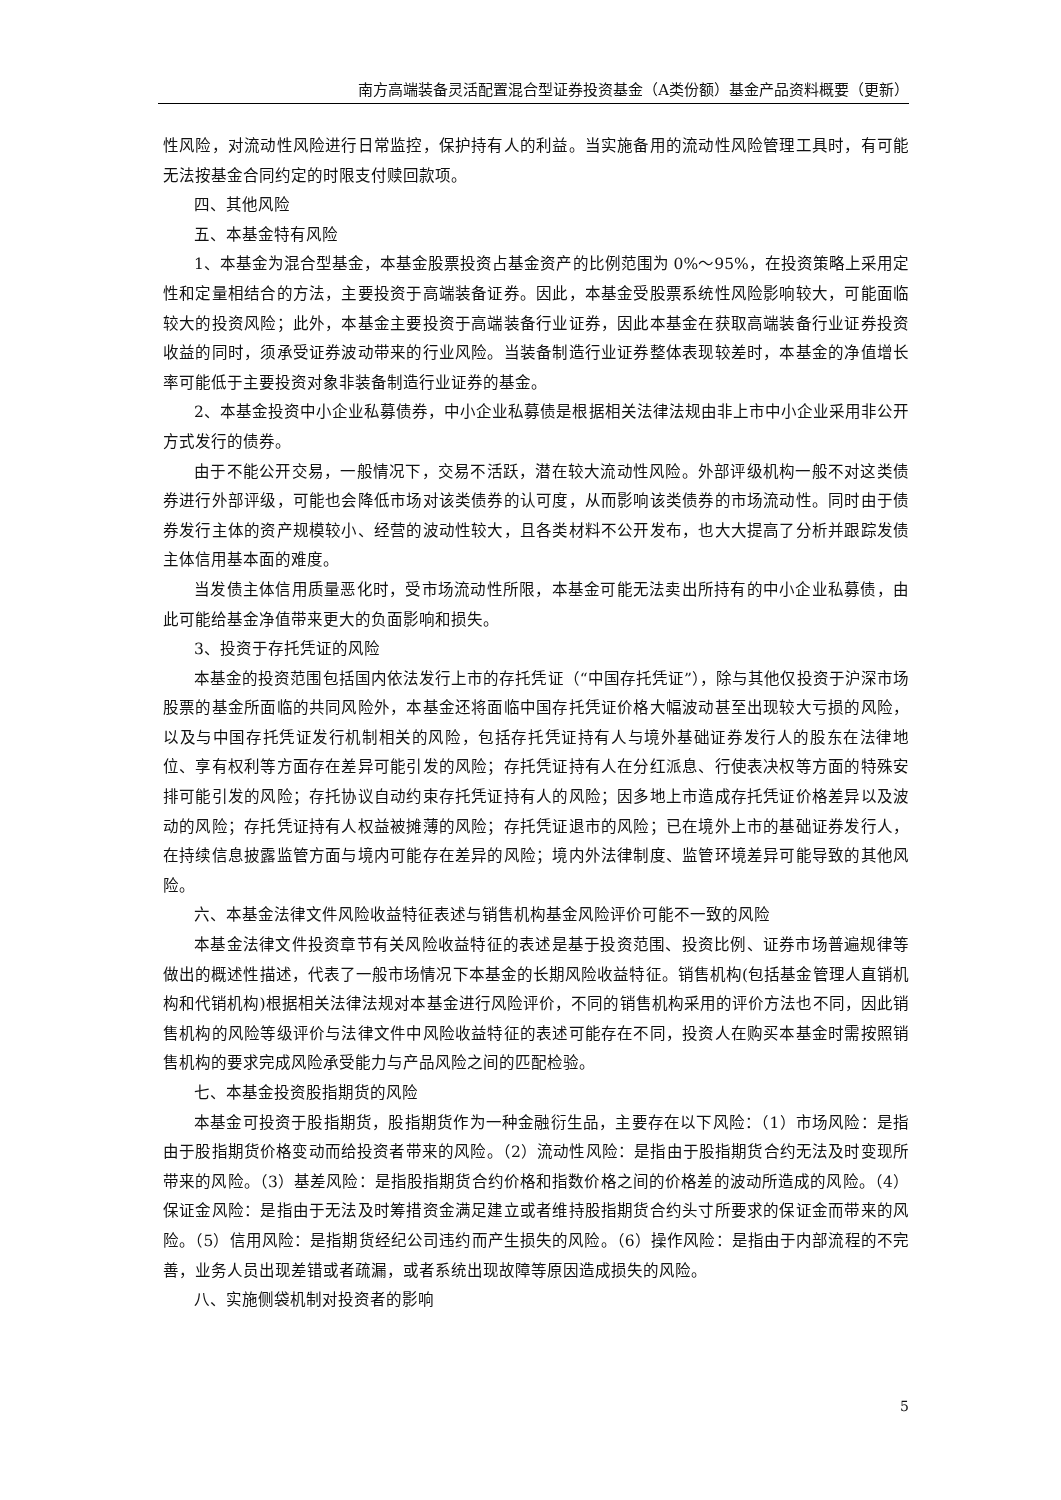南方高端装备灵活配置混合型证券投资基金（A类份额）基金产品资料概要（更新）
性风险，对流动性风险进行日常监控，保护持有人的利益。当实施备用的流动性风险管理工具时，有可能无法按基金合同约定的时限支付赎回款项。
四、其他风险
五、本基金特有风险
1、本基金为混合型基金，本基金股票投资占基金资产的比例范围为 0%～95%，在投资策略上采用定性和定量相结合的方法，主要投资于高端装备证券。因此，本基金受股票系统性风险影响较大，可能面临较大的投资风险；此外，本基金主要投资于高端装备行业证券，因此本基金在获取高端装备行业证券投资收益的同时，须承受证券波动带来的行业风险。当装备制造行业证券整体表现较差时，本基金的净值增长率可能低于主要投资对象非装备制造行业证券的基金。
2、本基金投资中小企业私募债券，中小企业私募债是根据相关法律法规由非上市中小企业采用非公开方式发行的债券。
由于不能公开交易，一般情况下，交易不活跃，潜在较大流动性风险。外部评级机构一般不对这类债券进行外部评级，可能也会降低市场对该类债券的认可度，从而影响该类债券的市场流动性。同时由于债券发行主体的资产规模较小、经营的波动性较大，且各类材料不公开发布，也大大提高了分析并跟踪发债主体信用基本面的难度。
当发债主体信用质量恶化时，受市场流动性所限，本基金可能无法卖出所持有的中小企业私募债，由此可能给基金净值带来更大的负面影响和损失。
3、投资于存托凭证的风险
本基金的投资范围包括国内依法发行上市的存托凭证（“中国存托凭证”），除与其他仅投资于沪深市场股票的基金所面临的共同风险外，本基金还将面临中国存托凭证价格大幅波动甚至出现较大亏损的风险，以及与中国存托凭证发行机制相关的风险，包括存托凭证持有人与境外基础证券发行人的股东在法律地位、享有权利等方面存在差异可能引发的风险；存托凭证持有人在分红派息、行使表决权等方面的特殊安排可能引发的风险；存托协议自动约束存托凭证持有人的风险；因多地上市造成存托凭证价格差异以及波动的风险；存托凭证持有人权益被摊薄的风险；存托凭证退市的风险；已在境外上市的基础证券发行人，在持续信息披露监管方面与境内可能存在差异的风险；境内外法律制度、监管环境差异可能导致的其他风险。
六、本基金法律文件风险收益特征表述与销售机构基金风险评价可能不一致的风险
本基金法律文件投资章节有关风险收益特征的表述是基于投资范围、投资比例、证券市场普遍规律等做出的概述性描述，代表了一般市场情况下本基金的长期风险收益特征。销售机构(包括基金管理人直销机构和代销机构)根据相关法律法规对本基金进行风险评价，不同的销售机构采用的评价方法也不同，因此销售机构的风险等级评价与法律文件中风险收益特征的表述可能存在不同，投资人在购买本基金时需按照销售机构的要求完成风险承受能力与产品风险之间的匹配检验。
七、本基金投资股指期货的风险
本基金可投资于股指期货，股指期货作为一种金融衍生品，主要存在以下风险：（1）市场风险：是指由于股指期货价格变动而给投资者带来的风险。（2）流动性风险：是指由于股指期货合约无法及时变现所带来的风险。（3）基差风险：是指股指期货合约价格和指数价格之间的价格差的波动所造成的风险。（4）保证金风险：是指由于无法及时筹措资金满足建立或者维持股指期货合约头寸所要求的保证金而带来的风险。（5）信用风险：是指期货经纪公司违约而产生损失的风险。（6）操作风险：是指由于内部流程的不完善，业务人员出现差错或者疏漏，或者系统出现故障等原因造成损失的风险。
八、实施侧袋机制对投资者的影响
5